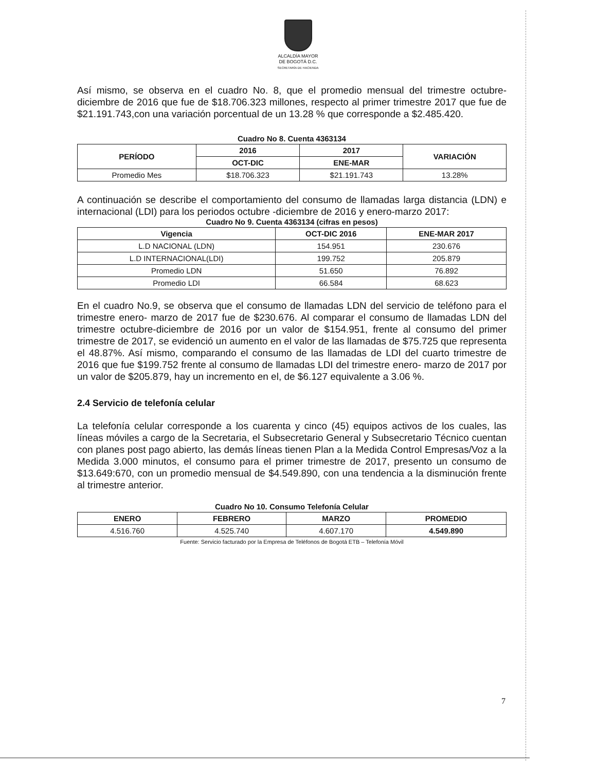ALCALDÍA MAYOR
DE BOGOTÁ D.C.
SECRETARÍA DE HACIENDA
Así mismo, se observa en el cuadro No. 8, que el promedio mensual del trimestre octubre-diciembre de 2016 que fue de $18.706.323 millones, respecto al primer trimestre 2017 que fue de $21.191.743,con una variación porcentual de un 13.28 % que corresponde a $2.485.420.
Cuadro No 8. Cuenta 4363134
| PERÍODO | 2016 | 2017 | VARIACIÓN |
| --- | --- | --- | --- |
| | OCT-DIC | ENE-MAR | |
| Promedio Mes | $18.706.323 | $21.191.743 | 13.28% |
A continuación se describe el comportamiento del consumo de llamadas larga distancia (LDN) e internacional (LDI) para los periodos octubre -diciembre de 2016 y enero-marzo 2017:
Cuadro No 9. Cuenta 4363134 (cifras en pesos)
| Vigencia | OCT-DIC 2016 | ENE-MAR 2017 |
| --- | --- | --- |
| L.D NACIONAL (LDN) | 154.951 | 230.676 |
| L.D INTERNACIONAL(LDI) | 199.752 | 205.879 |
| Promedio LDN | 51.650 | 76.892 |
| Promedio LDI | 66.584 | 68.623 |
En el cuadro No.9, se observa que el consumo de llamadas LDN del servicio de teléfono para el trimestre enero- marzo de 2017 fue de $230.676. Al comparar el consumo de llamadas LDN del trimestre octubre-diciembre de 2016 por un valor de $154.951, frente al consumo del primer trimestre de 2017, se evidenció un aumento en el valor de las llamadas de $75.725 que representa el 48.87%. Así mismo, comparando el consumo de las llamadas de LDI del cuarto trimestre de 2016 que fue $199.752 frente al consumo de llamadas LDI del trimestre enero- marzo de 2017 por un valor de $205.879, hay un incremento en el, de $6.127 equivalente a 3.06 %.
2.4 Servicio de telefonía celular
La telefonía celular corresponde a los cuarenta y cinco (45) equipos activos de los cuales, las líneas móviles a cargo de la Secretaria, el Subsecretario General y Subsecretario Técnico cuentan con planes post pago abierto, las demás líneas tienen Plan a la Medida Control Empresas/Voz a la Medida 3.000 minutos, el consumo para el primer trimestre de 2017, presento un consumo de $13.649:670, con un promedio mensual de $4.549.890, con una tendencia a la disminución frente al trimestre anterior.
Cuadro No 10. Consumo Telefonía Celular
| ENERO | FEBRERO | MARZO | PROMEDIO |
| --- | --- | --- | --- |
| 4.516.760 | 4.525.740 | 4.607.170 | 4.549.890 |
Fuente: Servicio facturado por la Empresa de Teléfonos de Bogotá ETB – Telefonía Móvil
7